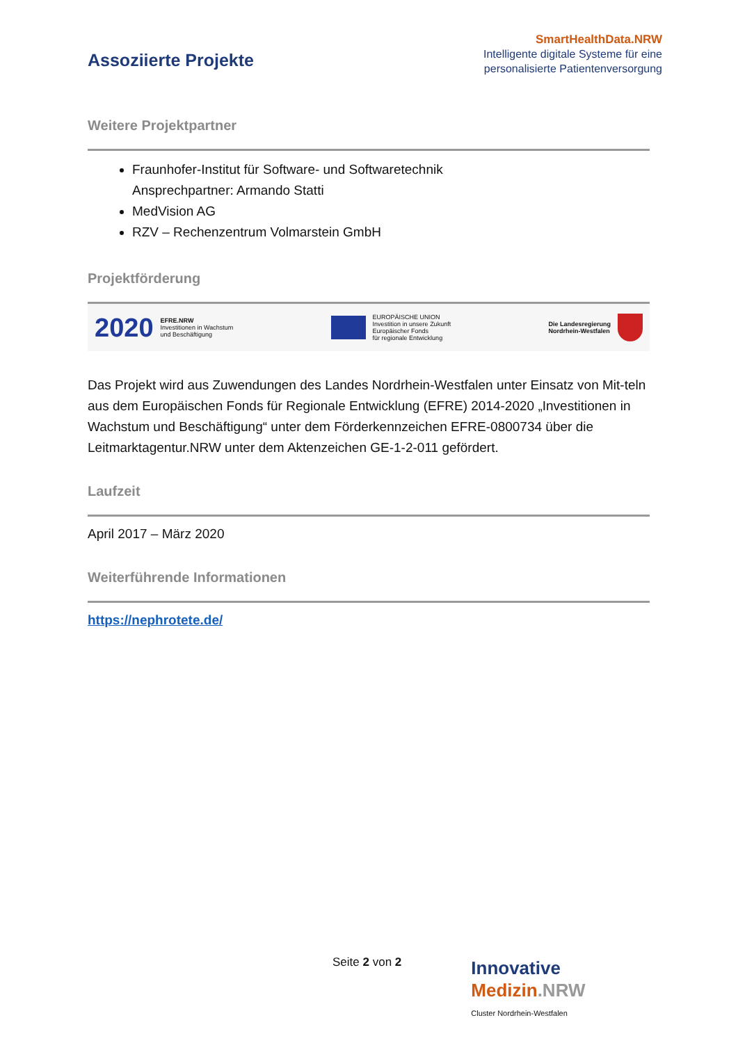Assoziierte Projekte
SmartHealthData.NRW
Intelligente digitale Systeme für eine personalisierte Patientenversorgung
Weitere Projektpartner
Fraunhofer-Institut für Software- und Softwaretechnik
Ansprechpartner: Armando Statti
MedVision AG
RZV – Rechenzentrum Volmarstein GmbH
Projektförderung
2020 EFRE.NRW
Investitionen in Wachstum
und Beschäftigung
EUROPÄISCHE UNION
Investition in unsere Zukunft
Europäischer Fonds
für regionale Entwicklung
Die Landesregierung
Nordrhein-Westfalen
Das Projekt wird aus Zuwendungen des Landes Nordrhein-Westfalen unter Einsatz von Mit-teln aus dem Europäischen Fonds für Regionale Entwicklung (EFRE) 2014-2020 „Investitionen in Wachstum und Beschäftigung“ unter dem Förderkennzeichen EFRE-0800734 über die Leitmarktagentur.NRW unter dem Aktenzeichen GE-1-2-011 gefördert.
Laufzeit
April 2017 – März 2020
Weiterführende Informationen
https://nephrotete.de/
Seite 2 von 2
Innovative
Medizin.NRW
Cluster Nordrhein-Westfalen